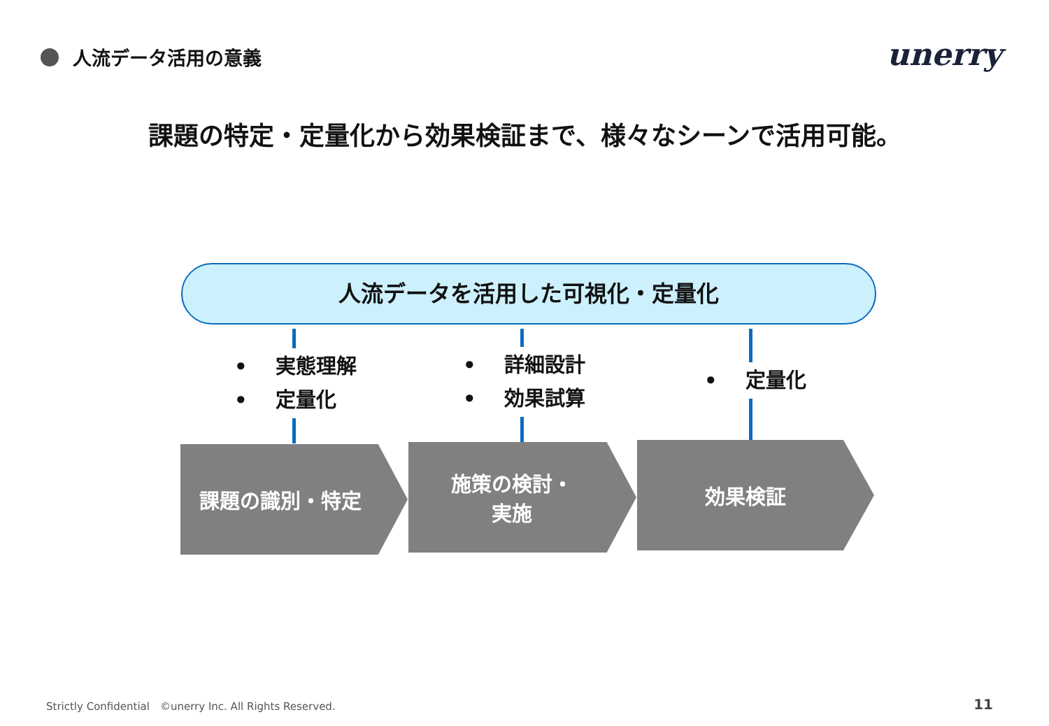人流データ活用の意義 unerry
課題の特定・定量化から効果検証まで、様々なシーンで活用可能。
人流データを活用した可視化・定量化
• 実態理解
• 定量化
• 詳細設計
• 効果試算
• 定量化
課題の識別・特定
施策の検討・
実施
効果検証
Strictly Confidential　©unerry Inc. All Rights Reserved.
11